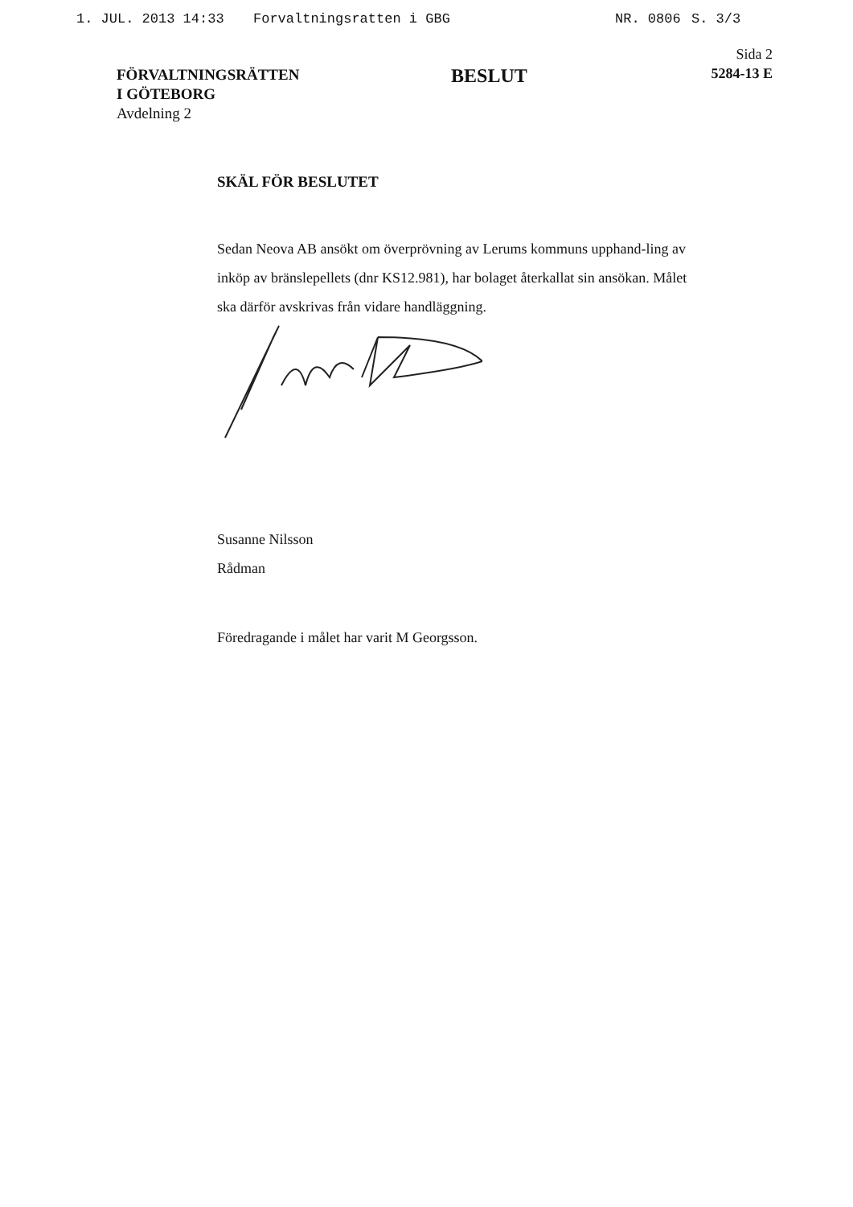1. JUL. 2013 14:33 Forvaltningsratten i GBG NR. 0806 S. 3/3
FÖRVALTNINGSRÄTTEN
I GÖTEBORG
Avdelning 2
BESLUT
Sida 2
5284-13 E
SKÄL FÖR BESLUTET
Sedan Neova AB ansökt om överprövning av Lerums kommuns upphand-ling av inköp av bränslepellets (dnr KS12.981), har bolaget återkallat sin ansökan. Målet ska därför avskrivas från vidare handläggning.
Susanne Nilsson
Rådman
Föredragande i målet har varit M Georgsson.